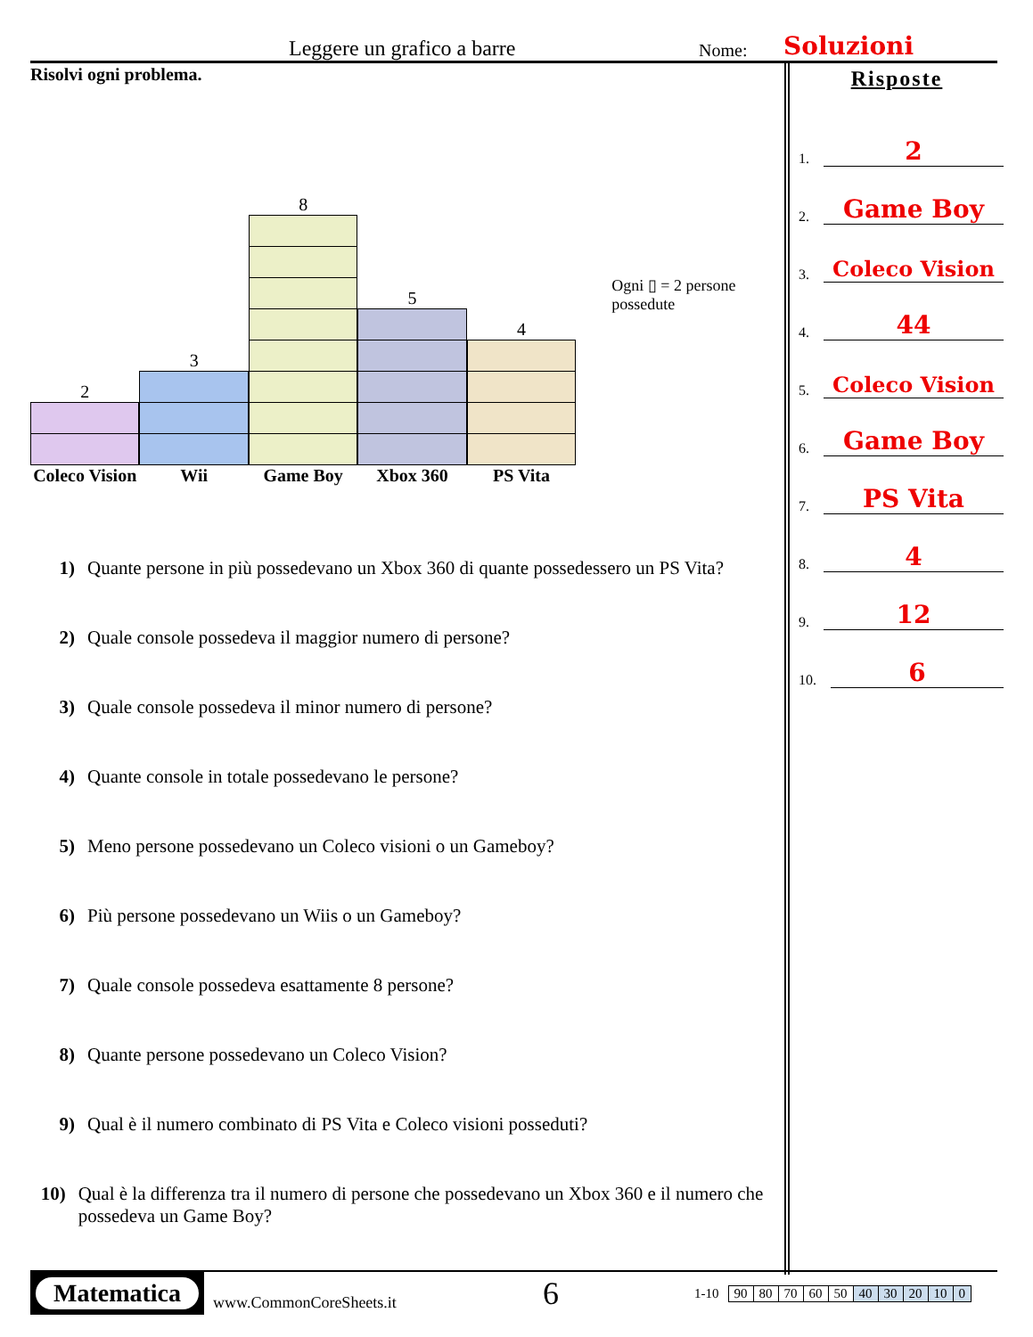Leggere un grafico a barre Nome: Soluzioni
Risolvi ogni problema.
2
Coleco Vision
3
Wii
8
Game Boy
5
Xbox 360
4
PS Vita
Ogni ▯ = 2 persone possedute
1) Quante persone in più possedevano un Xbox 360 di quante possedessero un PS Vita?
2) Quale console possedeva il maggior numero di persone?
3) Quale console possedeva il minor numero di persone?
4) Quante console in totale possedevano le persone?
5) Meno persone possedevano un Coleco visioni o un Gameboy?
6) Più persone possedevano un Wiis o un Gameboy?
7) Quale console possedeva esattamente 8 persone?
8) Quante persone possedevano un Coleco Vision?
9) Qual è il numero combinato di PS Vita e Coleco visioni posseduti?
10) Qual è la differenza tra il numero di persone che possedevano un Xbox 360 e il numero che possedeva un Game Boy?
Risposte
1. 2
2. Game Boy
3. Coleco Vision
4. 44
5. Coleco Vision
6. Game Boy
7. PS Vita
8. 4
9. 12
10. 6
Matematica
www.CommonCoreSheets.it 6 1-10
| 90 | 80 | 70 | 60 | 50 | 40 | 30 | 20 | 10 | 0 |